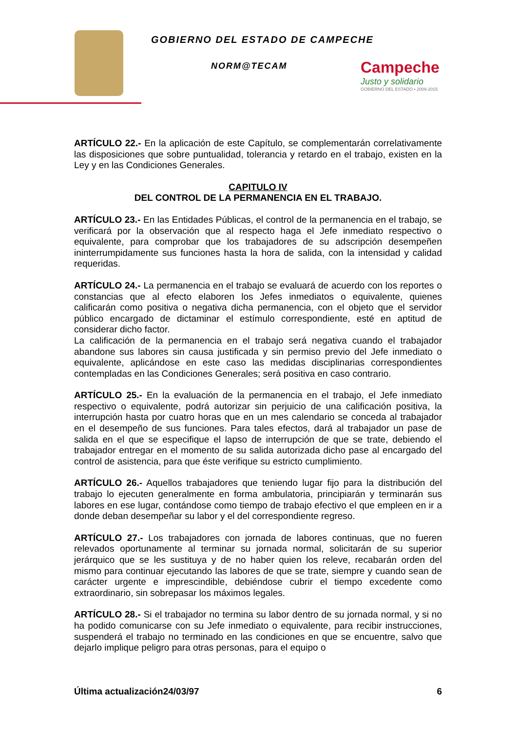GOBIERNO DEL ESTADO DE CAMPECHE
NORM@TECAM
Campeche
Justo y solidario
GOBIERNO DEL ESTADO • 2009-2015
ARTÍCULO 22.- En la aplicación de este Capítulo, se complementarán correlativamente las disposiciones que sobre puntualidad, tolerancia y retardo en el trabajo, existen en la Ley y en las Condiciones Generales.
CAPITULO IV
DEL CONTROL DE LA PERMANENCIA EN EL TRABAJO.
ARTÍCULO 23.- En las Entidades Públicas, el control de la permanencia en el trabajo, se verificará por la observación que al respecto haga el Jefe inmediato respectivo o equivalente, para comprobar que los trabajadores de su adscripción desempeñen ininterrumpidamente sus funciones hasta la hora de salida, con la intensidad y calidad requeridas.
ARTÍCULO 24.- La permanencia en el trabajo se evaluará de acuerdo con los reportes o constancias que al efecto elaboren los Jefes inmediatos o equivalente, quienes calificarán como positiva o negativa dicha permanencia, con el objeto que el servidor público encargado de dictaminar el estímulo correspondiente, esté en aptitud de considerar dicho factor.
La calificación de la permanencia en el trabajo será negativa cuando el trabajador abandone sus labores sin causa justificada y sin permiso previo del Jefe inmediato o equivalente, aplicándose en este caso las medidas disciplinarias correspondientes contempladas en las Condiciones Generales; será positiva en caso contrario.
ARTÍCULO 25.- En la evaluación de la permanencia en el trabajo, el Jefe inmediato respectivo o equivalente, podrá autorizar sin perjuicio de una calificación positiva, la interrupción hasta por cuatro horas que en un mes calendario se conceda al trabajador en el desempeño de sus funciones. Para tales efectos, dará al trabajador un pase de salida en el que se especifique el lapso de interrupción de que se trate, debiendo el trabajador entregar en el momento de su salida autorizada dicho pase al encargado del control de asistencia, para que éste verifique su estricto cumplimiento.
ARTÍCULO 26.- Aquellos trabajadores que teniendo lugar fijo para la distribución del trabajo lo ejecuten generalmente en forma ambulatoria, principiarán y terminarán sus labores en ese lugar, contándose como tiempo de trabajo efectivo el que empleen en ir a donde deban desempeñar su labor y el del correspondiente regreso.
ARTÍCULO 27.- Los trabajadores con jornada de labores continuas, que no fueren relevados oportunamente al terminar su jornada normal, solicitarán de su superior jerárquico que se les sustituya y de no haber quien los releve, recabarán orden del mismo para continuar ejecutando las labores de que se trate, siempre y cuando sean de carácter urgente e imprescindible, debiéndose cubrir el tiempo excedente como extraordinario, sin sobrepasar los máximos legales.
ARTÍCULO 28.- Si el trabajador no termina su labor dentro de su jornada normal, y si no ha podido comunicarse con su Jefe inmediato o equivalente, para recibir instrucciones, suspenderá el trabajo no terminado en las condiciones en que se encuentre, salvo que dejarlo implique peligro para otras personas, para el equipo o
Última actualización24/03/97 6